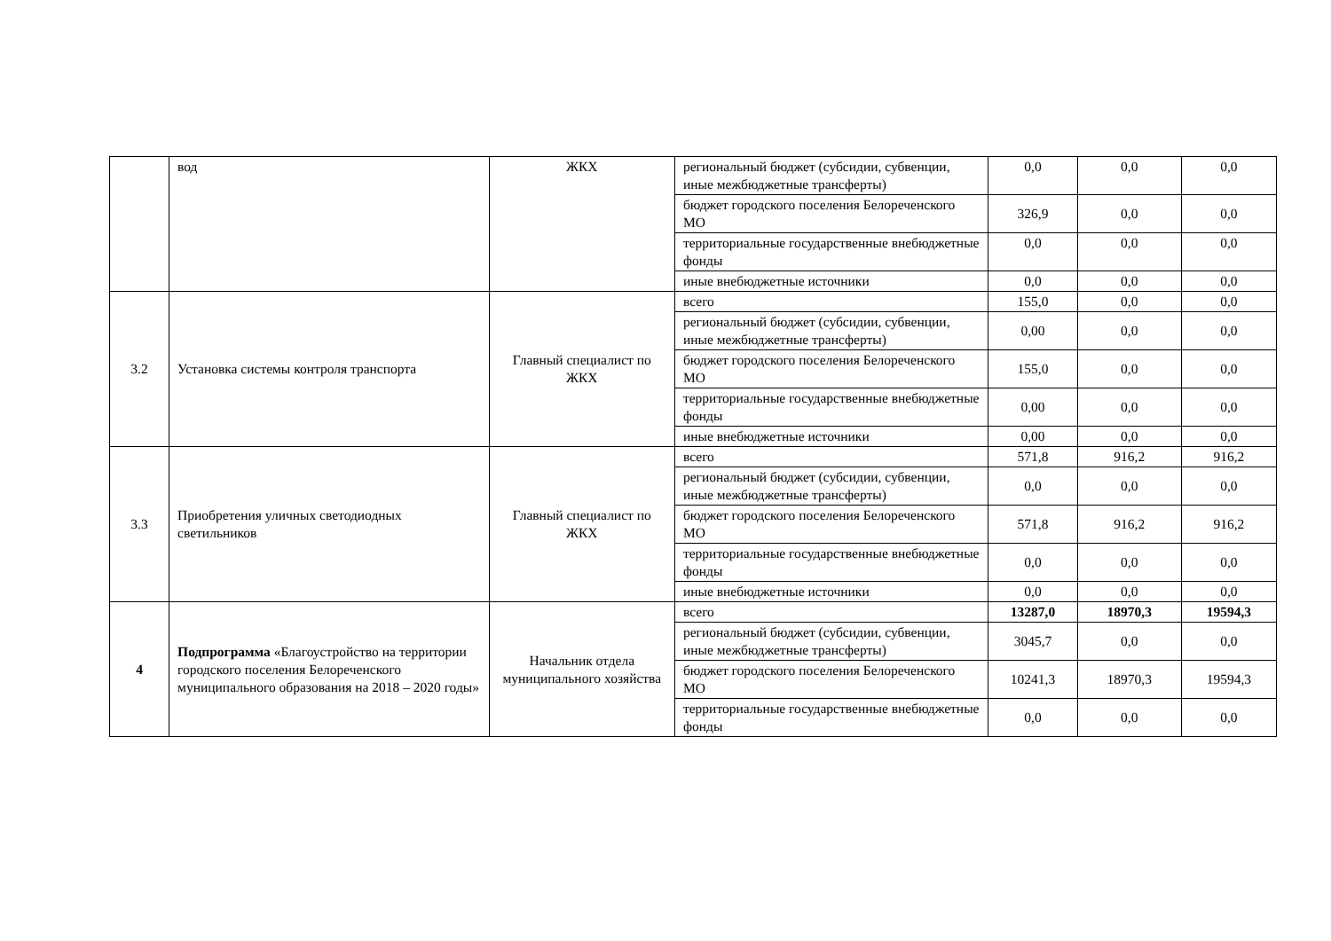| | вод | ЖКХ | региональный бюджет (субсидии, субвенции, иные межбюджетные трансферты) | 0,0 | 0,0 | 0,0 |
| | | | бюджет городского поселения Белореченского МО | 326,9 | 0,0 | 0,0 |
| | | | территориальные государственные внебюджетные фонды | 0,0 | 0,0 | 0,0 |
| | | | иные внебюджетные источники | 0,0 | 0,0 | 0,0 |
| 3.2 | Установка системы контроля транспорта | Главный специалист по ЖКХ | всего | 155,0 | 0,0 | 0,0 |
| | | | региональный бюджет (субсидии, субвенции, иные межбюджетные трансферты) | 0,00 | 0,0 | 0,0 |
| | | | бюджет городского поселения Белореченского МО | 155,0 | 0,0 | 0,0 |
| | | | территориальные государственные внебюджетные фонды | 0,00 | 0,0 | 0,0 |
| | | | иные внебюджетные источники | 0,00 | 0,0 | 0,0 |
| 3.3 | Приобретения уличных светодиодных светильников | Главный специалист по ЖКХ | всего | 571,8 | 916,2 | 916,2 |
| | | | региональный бюджет (субсидии, субвенции, иные межбюджетные трансферты) | 0,0 | 0,0 | 0,0 |
| | | | бюджет городского поселения Белореченского МО | 571,8 | 916,2 | 916,2 |
| | | | территориальные государственные внебюджетные фонды | 0,0 | 0,0 | 0,0 |
| | | | иные внебюджетные источники | 0,0 | 0,0 | 0,0 |
| 4 | Подпрограмма «Благоустройство на территории городского поселения Белореченского муниципального образования на 2018 – 2020 годы» | Начальник отдела муниципального хозяйства | всего | 13287,0 | 18970,3 | 19594,3 |
| | | | региональный бюджет (субсидии, субвенции, иные межбюджетные трансферты) | 3045,7 | 0,0 | 0,0 |
| | | | бюджет городского поселения Белореченского МО | 10241,3 | 18970,3 | 19594,3 |
| | | | территориальные государственные внебюджетные фонды | 0,0 | 0,0 | 0,0 |